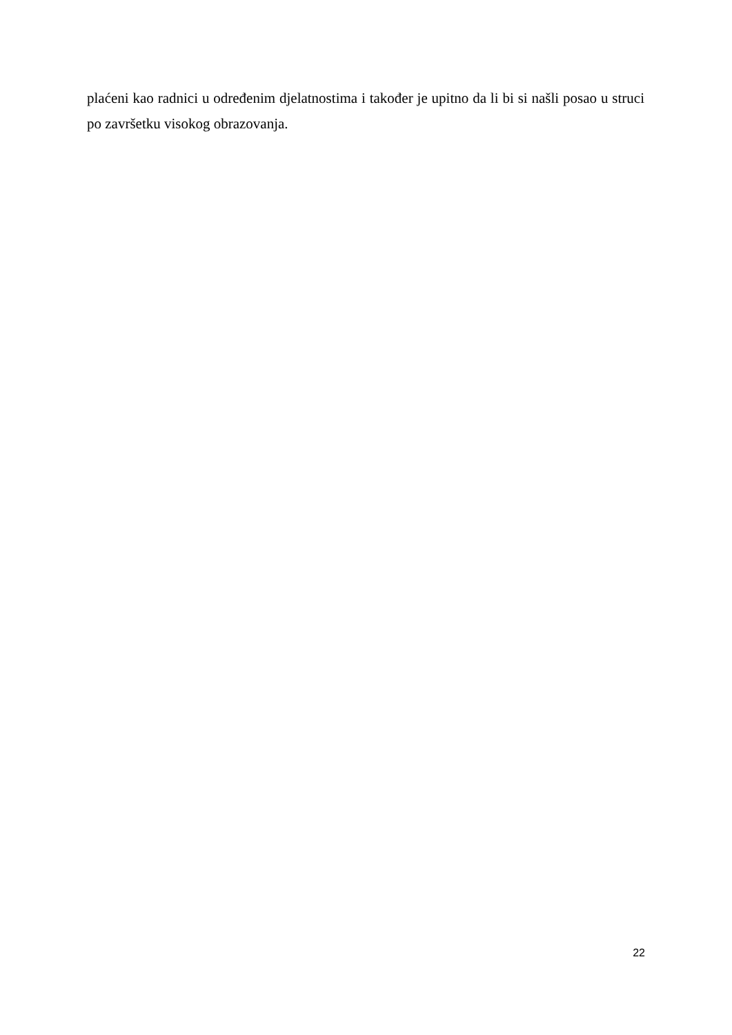plaćeni kao radnici u određenim djelatnostima i također je upitno da li bi si našli posao u struci po završetku visokog obrazovanja.
22